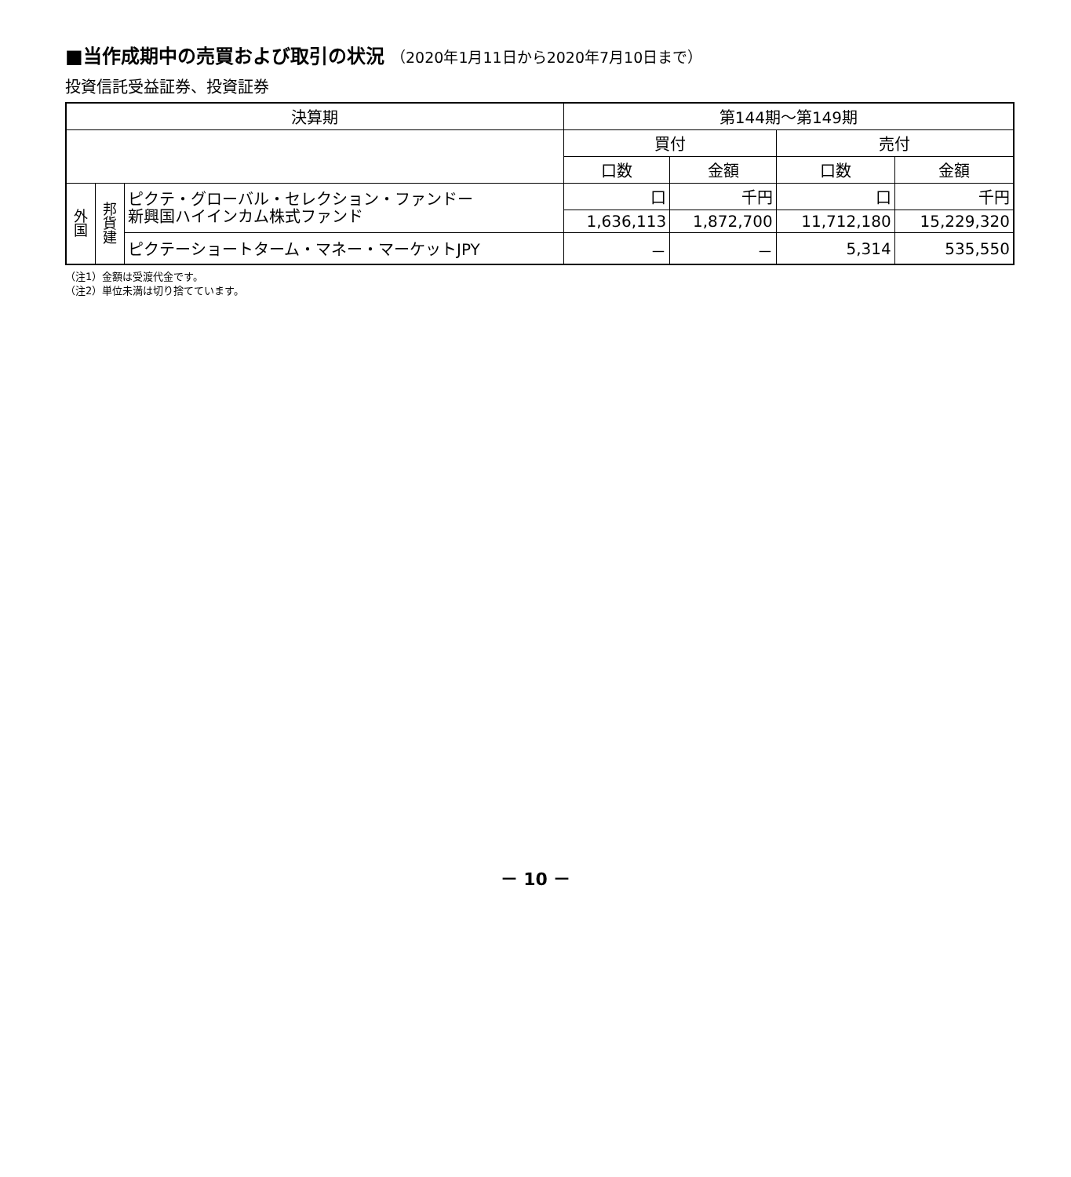■当作成期中の売買および取引の状況 （2020年1月11日から2020年7月10日まで）
投資信託受益証券、投資証券
| 決算期 | | | 第144期～第149期 | | | |
| --- | --- | --- | --- | --- | --- | --- |
| | | | 買付 | | 売付 | |
| | | | 口数 | 金額 | 口数 | 金額 |
| 外 国 | 邦 貨 建 | ピクテ・グローバル・セレクション・ファンドー 新興国ハイインカム株式ファンド | 口 | 千円 | 口 | 千円 |
| | | | 1,636,113 | 1,872,700 | 11,712,180 | 15,229,320 |
| | | ピクテーショートターム・マネー・マーケットJPY | － | － | 5,314 | 535,550 |
（注1）金額は受渡代金です。
（注2）単位未満は切り捨てています。
－ 10 －